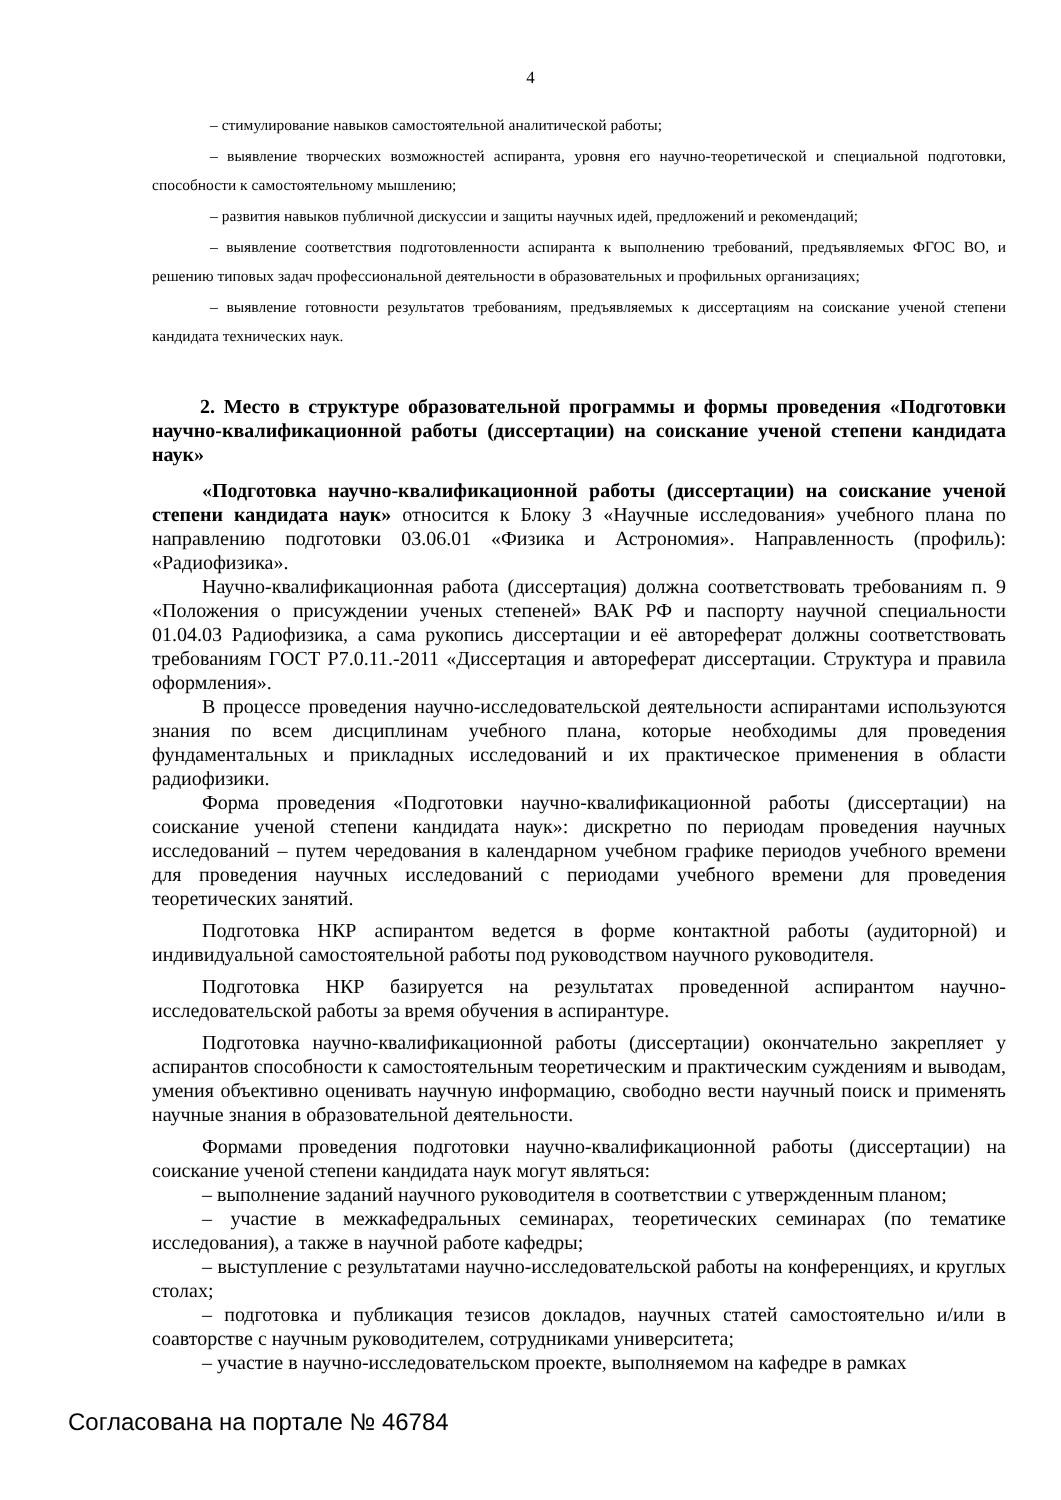4
– стимулирование навыков самостоятельной аналитической работы;
– выявление творческих возможностей аспиранта, уровня его научно-теоретической и специальной подготовки, способности к самостоятельному мышлению;
– развития навыков публичной дискуссии и защиты научных идей, предложений и рекомендаций;
– выявление соответствия подготовленности аспиранта к выполнению требований, предъявляемых ФГОС ВО, и решению типовых задач профессиональной деятельности в образовательных и профильных организациях;
– выявление готовности результатов требованиям, предъявляемых к диссертациям на соискание ученой степени кандидата технических наук.
2. Место в структуре образовательной программы и формы проведения «Подготовки научно-квалификационной работы (диссертации) на соискание ученой степени кандидата наук»
«Подготовка научно-квалификационной работы (диссертации) на соискание ученой степени кандидата наук» относится к Блоку 3 «Научные исследования» учебного плана по направлению подготовки 03.06.01 «Физика и Астрономия». Направленность (профиль): «Радиофизика».
Научно-квалификационная работа (диссертация) должна соответствовать требованиям п. 9 «Положения о присуждении ученых степеней» ВАК РФ и паспорту научной специальности 01.04.03 Радиофизика, а сама рукопись диссертации и её автореферат должны соответствовать требованиям ГОСТ Р7.0.11.-2011 «Диссертация и автореферат диссертации. Структура и правила оформления».
В процессе проведения научно-исследовательской деятельности аспирантами используются знания по всем дисциплинам учебного плана, которые необходимы для проведения фундаментальных и прикладных исследований и их практическое применения в области радиофизики.
Форма проведения «Подготовки научно-квалификационной работы (диссертации) на соискание ученой степени кандидата наук»: дискретно по периодам проведения научных исследований – путем чередования в календарном учебном графике периодов учебного времени для проведения научных исследований с периодами учебного времени для проведения теоретических занятий.
Подготовка НКР аспирантом ведется в форме контактной работы (аудиторной) и индивидуальной самостоятельной работы под руководством научного руководителя.
Подготовка НКР базируется на результатах проведенной аспирантом научно-исследовательской работы за время обучения в аспирантуре.
Подготовка научно-квалификационной работы (диссертации) окончательно закрепляет у аспирантов способности к самостоятельным теоретическим и практическим суждениям и выводам, умения объективно оценивать научную информацию, свободно вести научный поиск и применять научные знания в образовательной деятельности.
Формами проведения подготовки научно-квалификационной работы (диссертации) на соискание ученой степени кандидата наук могут являться:
– выполнение заданий научного руководителя в соответствии с утвержденным планом;
– участие в межкафедральных семинарах, теоретических семинарах (по тематике исследования), а также в научной работе кафедры;
– выступление с результатами научно-исследовательской работы на конференциях, и круглых столах;
– подготовка и публикация тезисов докладов, научных статей самостоятельно и/или в соавторстве с научным руководителем, сотрудниками университета;
– участие в научно-исследовательском проекте, выполняемом на кафедре в рамках
Согласована на портале № 46784